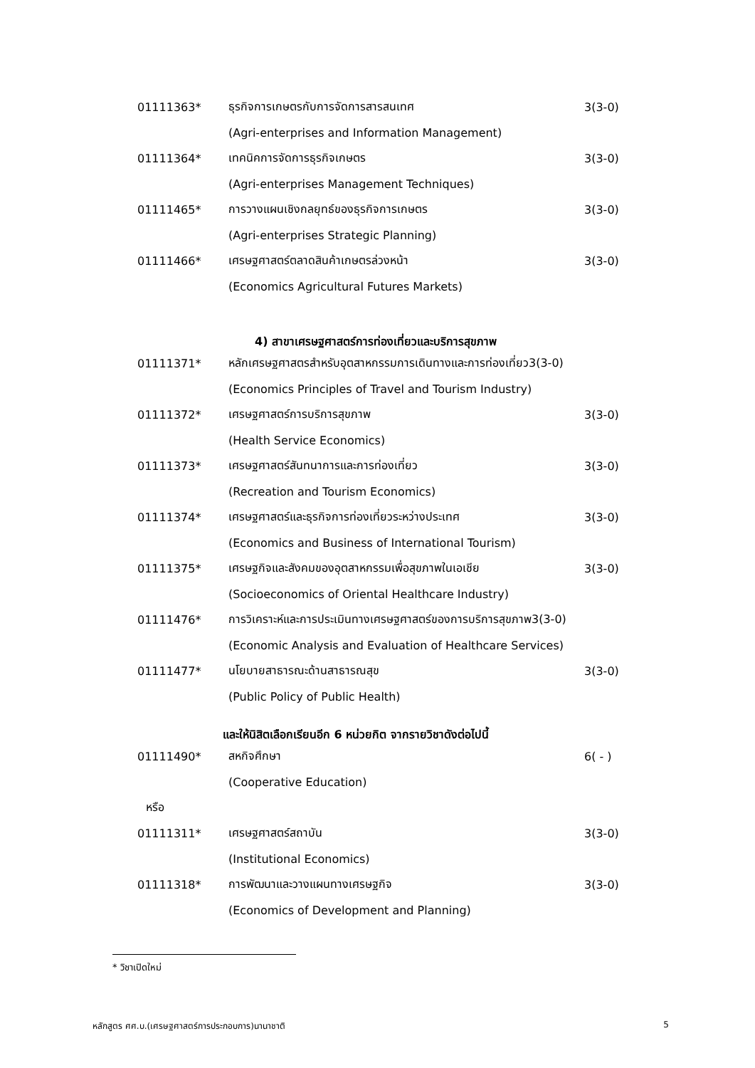01111363* ธุรกิจการเกษตรกับการจัดการสารสนเทศ 3(3-0)
(Agri-enterprises and Information Management)
01111364* เทคนิคการจัดการธุรกิจเกษตร 3(3-0)
(Agri-enterprises Management Techniques)
01111465* การวางแผนเชิงกลยุทธ์ของธุรกิจการเกษตร 3(3-0)
(Agri-enterprises Strategic Planning)
01111466* เศรษฐศาสตร์ตลาดสินค้าเกษตรล่วงหน้า 3(3-0)
(Economics Agricultural Futures Markets)
4) สาขาเศรษฐศาสตร์การท่องเที่ยวและบริการสุขภาพ
01111371* หลักเศรษฐศาสตรสำหรับอุตสาหกรรมการเดินทางและการท่องเที่ยว3(3-0)
(Economics Principles of Travel and Tourism Industry)
01111372* เศรษฐศาสตร์การบริการสุขภาพ 3(3-0)
(Health Service Economics)
01111373* เศรษฐศาสตร์สันทนาการและการท่องเที่ยว 3(3-0)
(Recreation and Tourism Economics)
01111374* เศรษฐศาสตร์และธุรกิจการท่องเที่ยวระหว่างประเทศ 3(3-0)
(Economics and Business of International Tourism)
01111375* เศรษฐกิจและสังคมของอุตสาหกรรมเพื่อสุขภาพในเอเชีย 3(3-0)
(Socioeconomics of Oriental Healthcare Industry)
01111476* การวิเคราะห์และการประเมินทางเศรษฐศาสตร์ของการบริการสุขภาพ3(3-0)
(Economic Analysis and Evaluation of Healthcare Services)
01111477* นโยบายสาธารณะด้านสาธารณสุข 3(3-0)
(Public Policy of Public Health)
และให้นิสิตเลือกเรียนอีก 6 หน่วยกิต จากรายวิชาดังต่อไปนี้
01111490* สหกิจศึกษา 6( - )
(Cooperative Education)
หรือ
01111311* เศรษฐศาสตร์สถาบัน 3(3-0)
(Institutional Economics)
01111318* การพัฒนาและวางแผนทางเศรษฐกิจ 3(3-0)
(Economics of Development and Planning)
* วิชาเปิดใหม่
หลักสูตร ศศ.บ.(เศรษฐศาสตร์การประกอบการ)นานาชาติ 5